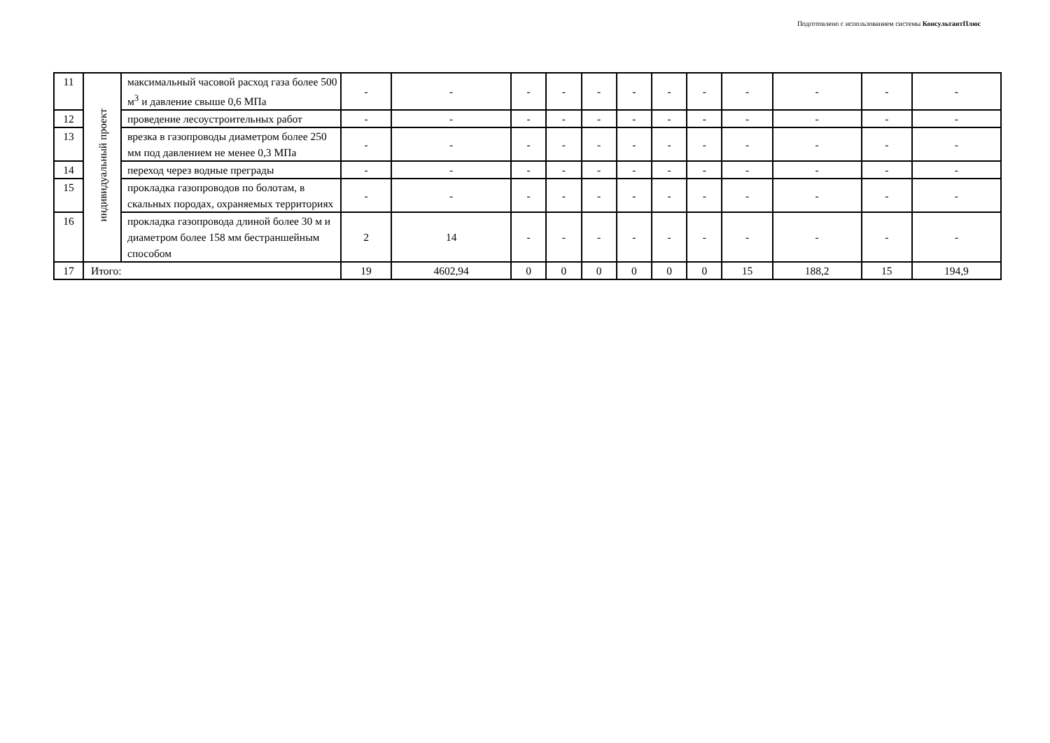Подготовлено с использованием системы КонсультантПлюс
| 11 | индивидуальный проект | максимальный часовой расход газа более 500 м<sup>3</sup> и давление свыше 0,6 МПа | - | - | - | - | - | - | - | - | - | - | - | - |
| 12 | | проведение лесоустроительных работ | - | - | - | - | - | - | - | - | - | - | - | - |
| 13 | | врезка в газопроводы диаметром более 250 мм под давлением не менее 0,3 МПа | - | - | - | - | - | - | - | - | - | - | - | - |
| 14 | | переход через водные преграды | - | - | - | - | - | - | - | - | - | - | - | - |
| 15 | | прокладка газопроводов по болотам, в скальных породах, охраняемых территориях | - | - | - | - | - | - | - | - | - | - | - | - |
| 16 | | прокладка газопровода длиной более 30 м и диаметром более 158 мм бестраншейным способом | 2 | 14 | - | - | - | - | - | - | - | - | - | - |
| 17 | Итого: | | 19 | 4602,94 | 0 | 0 | 0 | 0 | 0 | 0 | 15 | 188,2 | 15 | 194,9 |